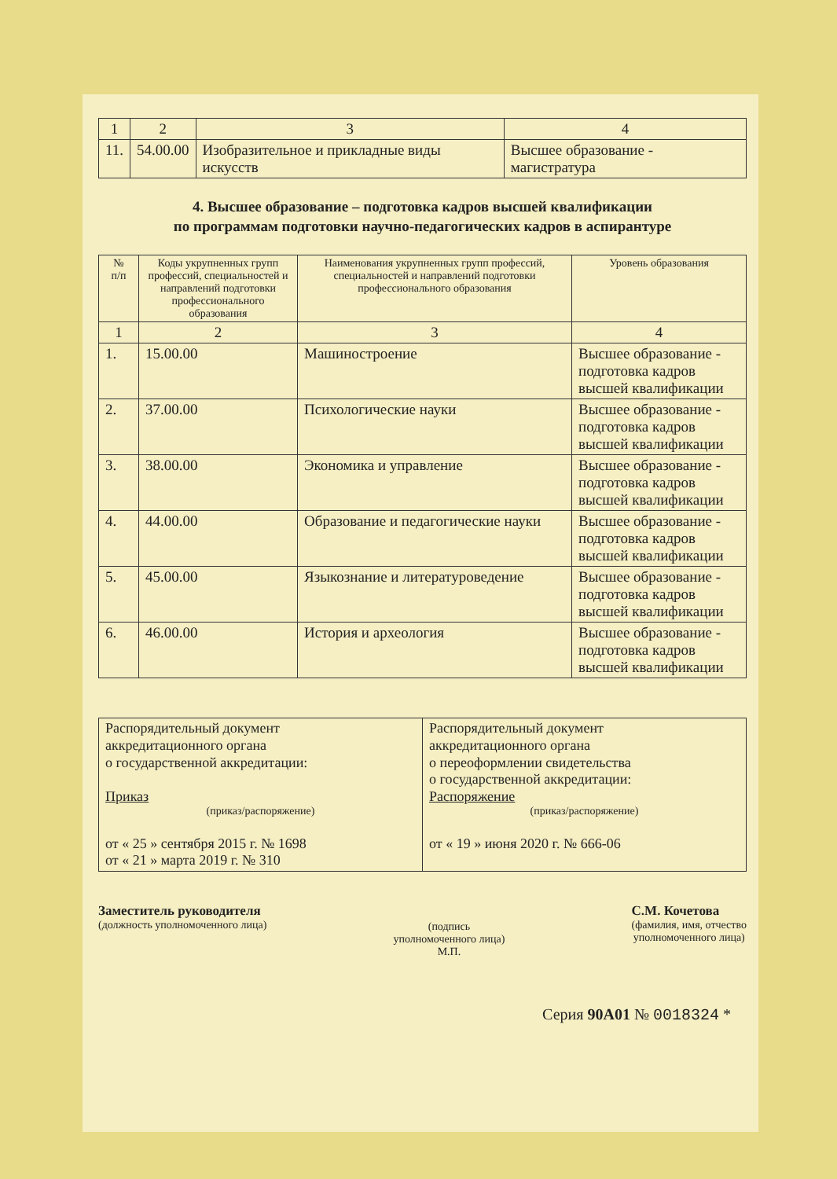| 1 | 2 | 3 | 4 |
| 11. | 54.00.00 | Изобразительное и прикладные виды искусств | Высшее образование - магистратура |
4. Высшее образование – подготовка кадров высшей квалификации
по программам подготовки научно-педагогических кадров в аспирантуре
| № п/п | Коды укрупненных групп профессий, специальностей и направлений подготовки профессионального образования | Наименования укрупненных групп профессий, специальностей и направлений подготовки профессионального образования | Уровень образования |
| --- | --- | --- | --- |
| 1 | 2 | 3 | 4 |
| 1. | 15.00.00 | Машиностроение | Высшее образование - подготовка кадров высшей квалификации |
| 2. | 37.00.00 | Психологические науки | Высшее образование - подготовка кадров высшей квалификации |
| 3. | 38.00.00 | Экономика и управление | Высшее образование - подготовка кадров высшей квалификации |
| 4. | 44.00.00 | Образование и педагогические науки | Высшее образование - подготовка кадров высшей квалификации |
| 5. | 45.00.00 | Языкознание и литературоведение | Высшее образование - подготовка кадров высшей квалификации |
| 6. | 46.00.00 | История и археология | Высшее образование - подготовка кадров высшей квалификации |
| Распорядительный документ аккредитационного органа о государственной аккредитации: Приказ (приказ/распоряжение) от « 25 » сентября 2015 г. № 1698 от « 21 » марта 2019 г. № 310 | Распорядительный документ аккредитационного органа о переоформлении свидетельства о государственной аккредитации: Распоряжение (приказ/распоряжение) от « 19 » июня 2020 г. № 666-06 |
Заместитель руководителя
(должность уполномоченного лица)
(подпись
уполномоченного лица)
М.П.
С.М. Кочетова
(фамилия, имя, отчество
уполномоченного лица)
Серия 90А01 № 0018324 *